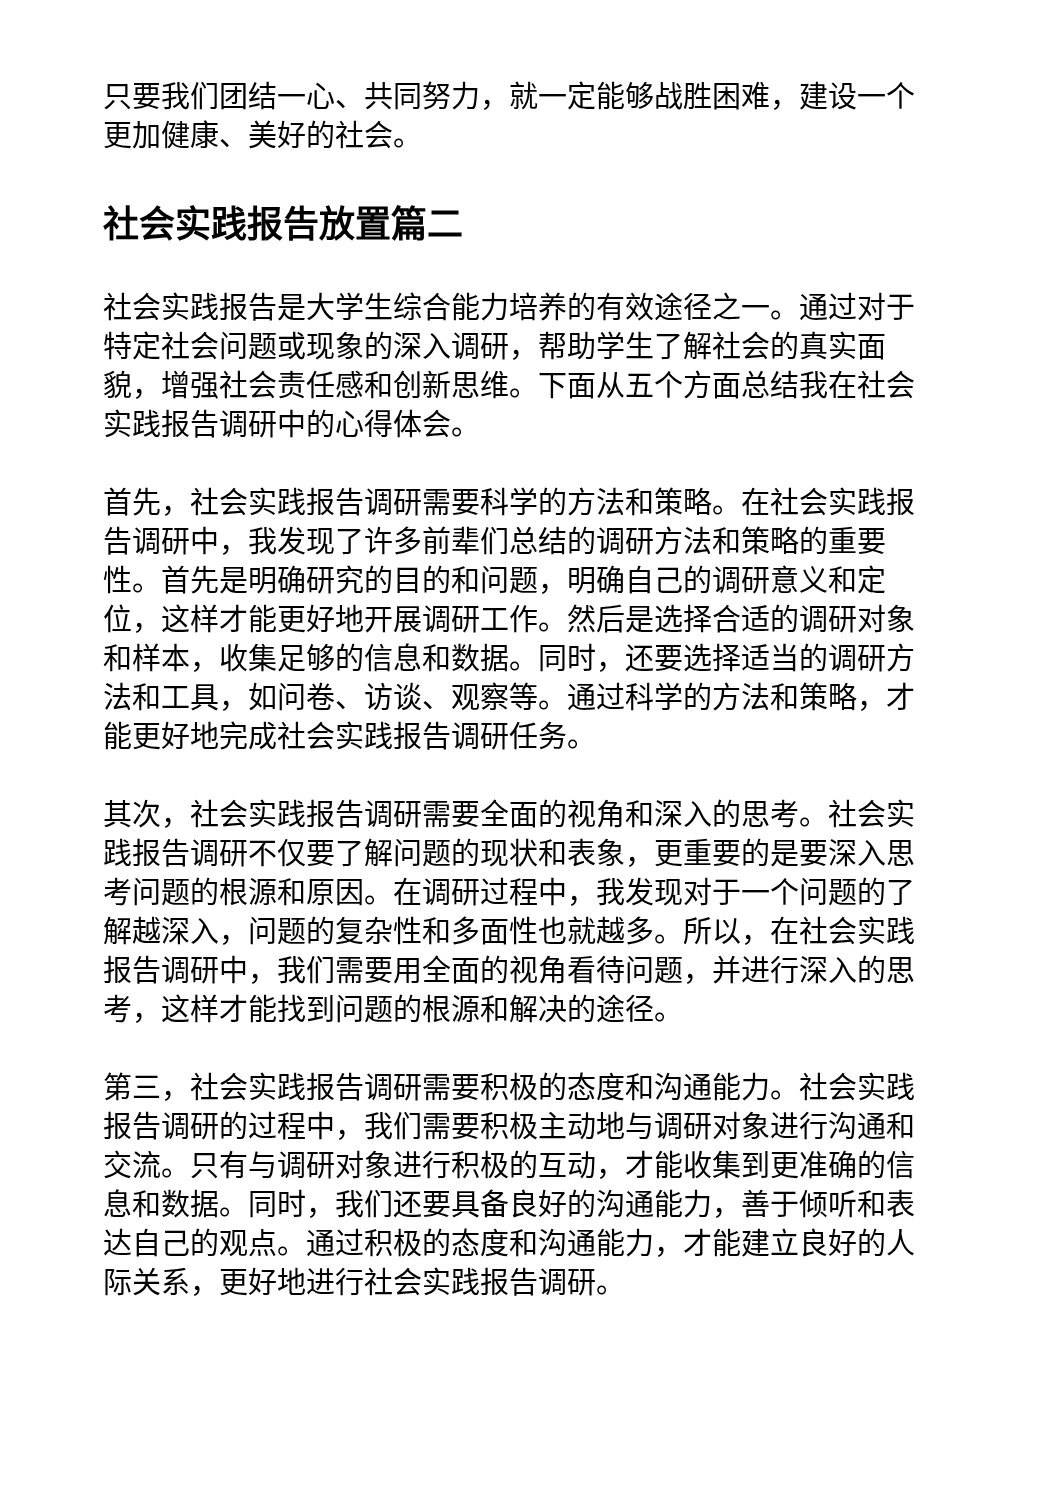只要我们团结一心、共同努力，就一定能够战胜困难，建设一个更加健康、美好的社会。
社会实践报告放置篇二
社会实践报告是大学生综合能力培养的有效途径之一。通过对于特定社会问题或现象的深入调研，帮助学生了解社会的真实面貌，增强社会责任感和创新思维。下面从五个方面总结我在社会实践报告调研中的心得体会。
首先，社会实践报告调研需要科学的方法和策略。在社会实践报告调研中，我发现了许多前辈们总结的调研方法和策略的重要性。首先是明确研究的目的和问题，明确自己的调研意义和定位，这样才能更好地开展调研工作。然后是选择合适的调研对象和样本，收集足够的信息和数据。同时，还要选择适当的调研方法和工具，如问卷、访谈、观察等。通过科学的方法和策略，才能更好地完成社会实践报告调研任务。
其次，社会实践报告调研需要全面的视角和深入的思考。社会实践报告调研不仅要了解问题的现状和表象，更重要的是要深入思考问题的根源和原因。在调研过程中，我发现对于一个问题的了解越深入，问题的复杂性和多面性也就越多。所以，在社会实践报告调研中，我们需要用全面的视角看待问题，并进行深入的思考，这样才能找到问题的根源和解决的途径。
第三，社会实践报告调研需要积极的态度和沟通能力。社会实践报告调研的过程中，我们需要积极主动地与调研对象进行沟通和交流。只有与调研对象进行积极的互动，才能收集到更准确的信息和数据。同时，我们还要具备良好的沟通能力，善于倾听和表达自己的观点。通过积极的态度和沟通能力，才能建立良好的人际关系，更好地进行社会实践报告调研。